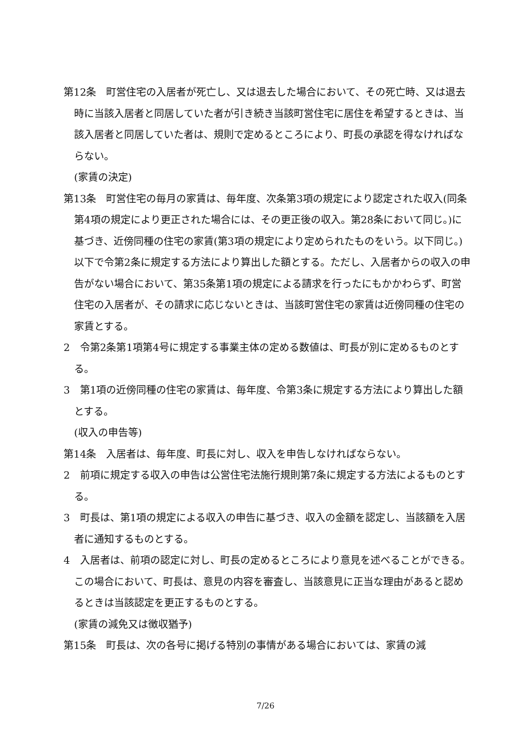第12条　町営住宅の入居者が死亡し、又は退去した場合において、その死亡時、又は退去時に当該入居者と同居していた者が引き続き当該町営住宅に居住を希望するときは、当該入居者と同居していた者は、規則で定めるところにより、町長の承認を得なければならない。
(家賃の決定)
第13条　町営住宅の毎月の家賃は、毎年度、次条第3項の規定により認定された収入(同条第4項の規定により更正された場合には、その更正後の収入。第28条において同じ。)に基づき、近傍同種の住宅の家賃(第3項の規定により定められたものをいう。以下同じ。)以下で令第2条に規定する方法により算出した額とする。ただし、入居者からの収入の申告がない場合において、第35条第1項の規定による請求を行ったにもかかわらず、町営住宅の入居者が、その請求に応じないときは、当該町営住宅の家賃は近傍同種の住宅の家賃とする。
2　令第2条第1項第4号に規定する事業主体の定める数値は、町長が別に定めるものとする。
3　第1項の近傍同種の住宅の家賃は、毎年度、令第3条に規定する方法により算出した額とする。
(収入の申告等)
第14条　入居者は、毎年度、町長に対し、収入を申告しなければならない。
2　前項に規定する収入の申告は公営住宅法施行規則第7条に規定する方法によるものとする。
3　町長は、第1項の規定による収入の申告に基づき、収入の金額を認定し、当該額を入居者に通知するものとする。
4　入居者は、前項の認定に対し、町長の定めるところにより意見を述べることができる。この場合において、町長は、意見の内容を審査し、当該意見に正当な理由があると認めるときは当該認定を更正するものとする。
(家賃の減免又は徴収猶予)
第15条　町長は、次の各号に掲げる特別の事情がある場合においては、家賃の減
7/26